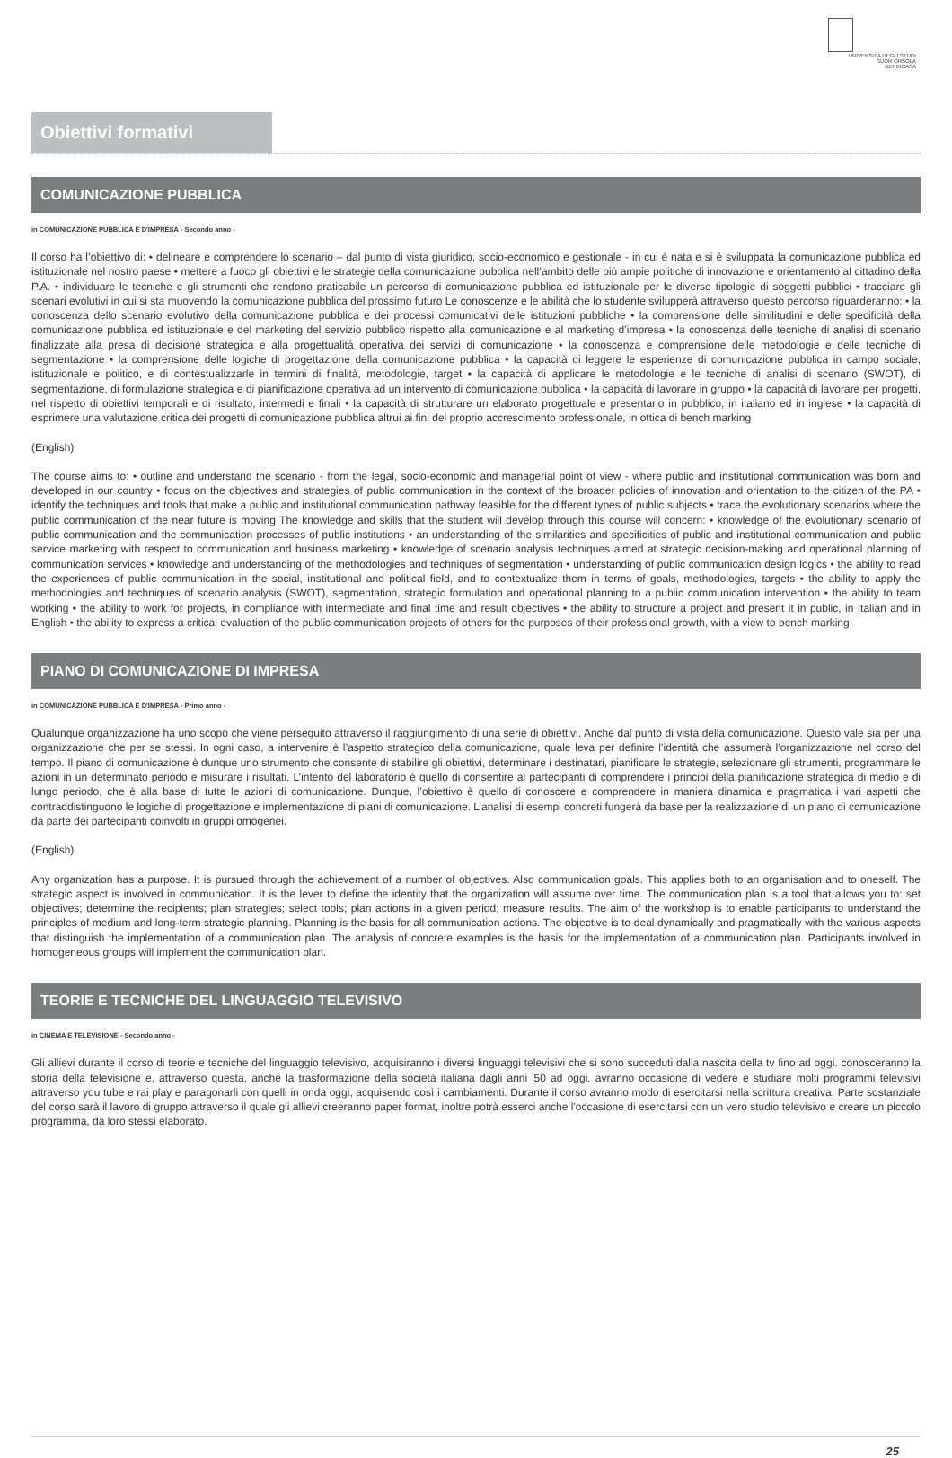UNIVERSITÀ DEGLI STUDI
SUOR ORSOLA
BENINCASA
Obiettivi formativi
COMUNICAZIONE PUBBLICA
in COMUNICAZIONE PUBBLICA E D'IMPRESA - Secondo anno -
Il corso ha l’obiettivo di: • delineare e comprendere lo scenario – dal punto di vista giuridico, socio-economico e gestionale - in cui è nata e si è sviluppata la comunicazione pubblica ed istituzionale nel nostro paese • mettere a fuoco gli obiettivi e le strategie della comunicazione pubblica nell’ambito delle più ampie politiche di innovazione e orientamento al cittadino della P.A. • individuare le tecniche e gli strumenti che rendono praticabile un percorso di comunicazione pubblica ed istituzionale per le diverse tipologie di soggetti pubblici • tracciare gli scenari evolutivi in cui si sta muovendo la comunicazione pubblica del prossimo futuro Le conoscenze e le abilità che lo studente svilupperà attraverso questo percorso riguarderanno: • la conoscenza dello scenario evolutivo della comunicazione pubblica e dei processi comunicativi delle istituzioni pubbliche • la comprensione delle similitudini e delle specificità della comunicazione pubblica ed istituzionale e del marketing del servizio pubblico rispetto alla comunicazione e al marketing d’impresa • la conoscenza delle tecniche di analisi di scenario finalizzate alla presa di decisione strategica e alla progettualità operativa dei servizi di comunicazione • la conoscenza e comprensione delle metodologie e delle tecniche di segmentazione • la comprensione delle logiche di progettazione della comunicazione pubblica • la capacità di leggere le esperienze di comunicazione pubblica in campo sociale, istituzionale e politico, e di contestualizzarle in termini di finalità, metodologie, target • la capacità di applicare le metodologie e le tecniche di analisi di scenario (SWOT), di segmentazione, di formulazione strategica e di pianificazione operativa ad un intervento di comunicazione pubblica • la capacità di lavorare in gruppo • la capacità di lavorare per progetti, nel rispetto di obiettivi temporali e di risultato, intermedi e finali • la capacità di strutturare un elaborato progettuale e presentarlo in pubblico, in italiano ed in inglese • la capacità di esprimere una valutazione critica dei progetti di comunicazione pubblica altrui ai fini del proprio accrescimento professionale, in ottica di bench marking
(English)
The course aims to: • outline and understand the scenario - from the legal, socio-economic and managerial point of view - where public and institutional communication was born and developed in our country • focus on the objectives and strategies of public communication in the context of the broader policies of innovation and orientation to the citizen of the PA • identify the techniques and tools that make a public and institutional communication pathway feasible for the different types of public subjects • trace the evolutionary scenarios where the public communication of the near future is moving The knowledge and skills that the student will develop through this course will concern: • knowledge of the evolutionary scenario of public communication and the communication processes of public institutions • an understanding of the similarities and specificities of public and institutional communication and public service marketing with respect to communication and business marketing • knowledge of scenario analysis techniques aimed at strategic decision-making and operational planning of communication services • knowledge and understanding of the methodologies and techniques of segmentation • understanding of public communication design logics • the ability to read the experiences of public communication in the social, institutional and political field, and to contextualize them in terms of goals, methodologies, targets • the ability to apply the methodologies and techniques of scenario analysis (SWOT), segmentation, strategic formulation and operational planning to a public communication intervention • the ability to team working • the ability to work for projects, in compliance with intermediate and final time and result objectives • the ability to structure a project and present it in public, in Italian and in English • the ability to express a critical evaluation of the public communication projects of others for the purposes of their professional growth, with a view to bench marking
PIANO DI COMUNICAZIONE DI IMPRESA
in COMUNICAZIONE PUBBLICA E D'IMPRESA - Primo anno -
Qualunque organizzazione ha uno scopo che viene perseguito attraverso il raggiungimento di una serie di obiettivi. Anche dal punto di vista della comunicazione. Questo vale sia per una organizzazione che per se stessi. In ogni caso, a intervenire è l’aspetto strategico della comunicazione, quale leva per definire l’identità che assumerà l’organizzazione nel corso del tempo. Il piano di comunicazione è dunque uno strumento che consente di stabilire gli obiettivi, determinare i destinatari, pianificare le strategie, selezionare gli strumenti, programmare le azioni in un determinato periodo e misurare i risultati. L’intento del laboratorio è quello di consentire ai partecipanti di comprendere i principi della pianificazione strategica di medio e di lungo periodo, che è alla base di tutte le azioni di comunicazione. Dunque, l’obiettivo è quello di conoscere e comprendere in maniera dinamica e pragmatica i vari aspetti che contraddistinguono le logiche di progettazione e implementazione di piani di comunicazione. L’analisi di esempi concreti fungerà da base per la realizzazione di un piano di comunicazione da parte dei partecipanti coinvolti in gruppi omogenei.
(English)
Any organization has a purpose. It is pursued through the achievement of a number of objectives. Also communication goals. This applies both to an organisation and to oneself. The strategic aspect is involved in communication. It is the lever to define the identity that the organization will assume over time. The communication plan is a tool that allows you to: set objectives; determine the recipients; plan strategies; select tools; plan actions in a given period; measure results. The aim of the workshop is to enable participants to understand the principles of medium and long-term strategic planning. Planning is the basis for all communication actions. The objective is to deal dynamically and pragmatically with the various aspects that distinguish the implementation of a communication plan. The analysis of concrete examples is the basis for the implementation of a communication plan. Participants involved in homogeneous groups will implement the communication plan.
TEORIE E TECNICHE DEL LINGUAGGIO TELEVISIVO
in CINEMA E TELEVISIONE - Secondo anno -
Gli allievi durante il corso di teorie e tecniche del linguaggio televisivo, acquisiranno i diversi linguaggi televisivi che si sono succeduti dalla nascita della tv fino ad oggi. conosceranno la storia della televisione e, attraverso questa, anche la trasformazione della società italiana dagli anni '50 ad oggi. avranno occasione di vedere e studiare molti programmi televisivi attraverso you tube e rai play e paragonarli con quelli in onda oggi, acquisendo così i cambiamenti. Durante il corso avranno modo di esercitarsi nella scrittura creativa. Parte sostanziale del corso sarà il lavoro di gruppo attraverso il quale gli allievi creeranno paper format, inoltre potrà esserci anche l'occasione di esercitarsi con un vero studio televisivo e creare un piccolo programma, da loro stessi elaborato.
25